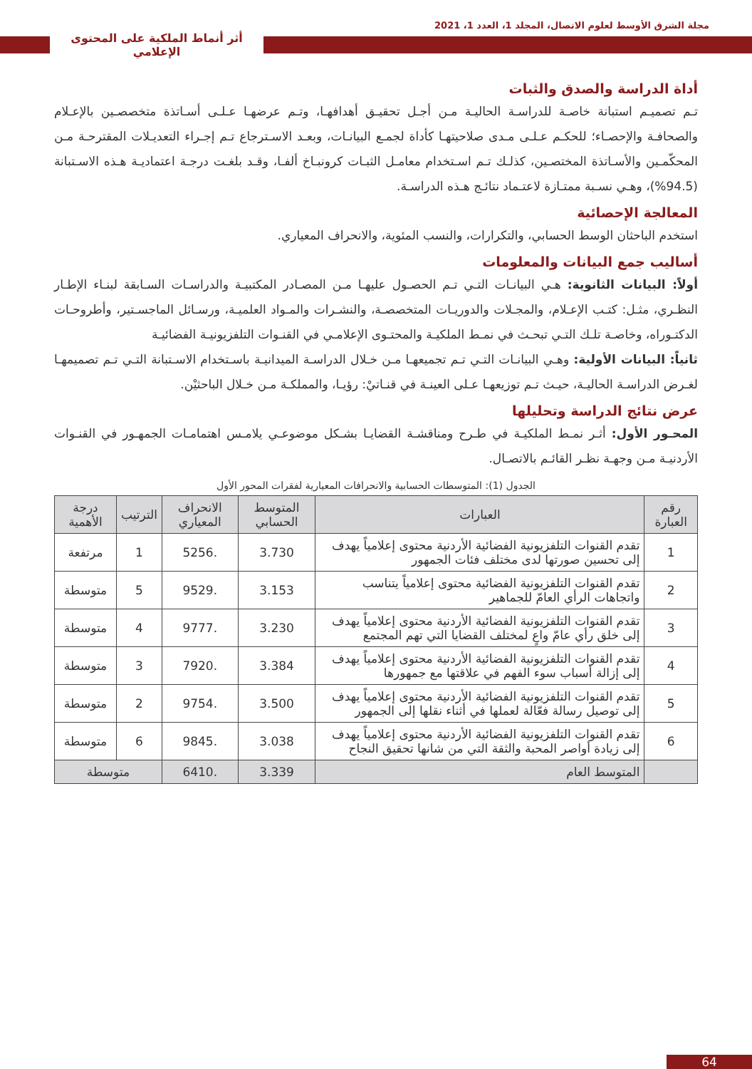مجلة الشرق الأوسط لعلوم الاتصال، المجلد 1، العدد 1، 2021
أثر أنماط الملكية على المحتوى الإعلامي
أداة الدراسة والصدق والثبات
تـم تصميـم استبانة خاصـة للدراسـة الحاليـة مـن أجـل تحقيـق أهدافهـا، وتـم عرضهـا عـلـى أسـاتذة متخصصـين بالإعـلام والصحافـة والإحصـاء؛ للحكـم عـلـى مـدى صلاحيتهـا كأداة لجمـع البيانـات، وبعـد الاسـترجاع تـم إجـراء التعديـلات المقترحـة مـن المحكّمـين والأسـاتذة المختصـين، كذلـك تـم اسـتخدام معامـل الثبـات كرونبـاخ ألفـا، وقـد بلغـت درجـة اعتماديـة هـذه الاسـتبانة (94.5%)، وهـي نسـبة ممتـازة لاعتـماد نتائـج هـذه الدراسـة.
المعالجة الإحصائية
استخدم الباحثان الوسط الحسابي، والتكرارات، والنسب المئوية، والانحراف المعياري.
أساليب جمع البيانات والمعلومات
أولاً: البيانات الثانوية: هـي البيانـات التـي تـم الحصـول عليهـا مـن المصـادر المكتبيـة والدراسـات السـابقة لبنـاء الإطـار النظـري، مثـل: كتـب الإعـلام، والمجـلات والدوريـات المتخصصـة، والنشـرات والمـواد العلميـة، ورسـائل الماجسـتير، وأطروحـات الدكتـوراه، وخاصـة تلـك التـي تبحـث في نمـط الملكيـة والمحتـوى الإعلامـي في القنـوات التلفزيونيـة الفضائيـة
ثانياً: البيانات الأولية: وهـي البيانـات التـي تـم تجميعهـا مـن خـلال الدراسـة الميدانيـة باسـتخدام الاسـتبانة التـي تـم تصميمهـا لغـرض الدراسـة الحاليـة، حيـث تـم توزيعهـا عـلى العينـة في قنـاتيْ: رؤيـا، والمملكـة مـن خـلال الباحثيْن.
عرض نتائج الدراسة وتحليلها
المحـور الأول: أثـر نمـط الملكيـة في طـرح ومناقشـة القضايـا بشـكل موضوعـي يلامـس اهتمامـات الجمهـور في القنـوات الأردنيـة مـن وجهـة نظـر القائـم بالاتصـال.
الجدول (1): المتوسطات الحسابية والانحرافات المعيارية لفقرات المحور الأول
| رقم العبارة | العبارات | المتوسط الحسابي | الانحراف المعياري | الترتيب | درجة الأهمية |
| --- | --- | --- | --- | --- | --- |
| 1 | تقدم القنوات التلفزيونية الفضائية الأردنية محتوى إعلامياً يهدف إلى تحسين صورتها لدى مختلف فئات الجمهور | 3.730 | .5256 | 1 | مرتفعة |
| 2 | تقدم القنوات التلفزيونية الفضائية محتوى إعلامياً يتناسب واتجاهات الرأي العامّ للجماهير | 3.153 | .9529 | 5 | متوسطة |
| 3 | تقدم القنوات التلفزيونية الفضائية الأردنية محتوى إعلامياً يهدف إلى خلق رأي عامّ واعٍ لمختلف القضايا التي تهم المجتمع | 3.230 | .9777 | 4 | متوسطة |
| 4 | تقدم القنوات التلفزيونية الفضائية الأردنية محتوى إعلامياً يهدف إلى إزالة أسباب سوء الفهم في علاقتها مع جمهورها | 3.384 | .7920 | 3 | متوسطة |
| 5 | تقدم القنوات التلفزيونية الفضائية الأردنية محتوى إعلامياً يهدف إلى توصيل رسالة فعّالة لعملها في أثناء نقلها إلى الجمهور | 3.500 | .9754 | 2 | متوسطة |
| 6 | تقدم القنوات التلفزيونية الفضائية الأردنية محتوى إعلامياً يهدف إلى زيادة أواصر المحبة والثقة التي من شانها تحقيق النجاح | 3.038 | .9845 | 6 | متوسطة |
| | المتوسط العام | 3.339 | .6410 | متوسطة | |
64